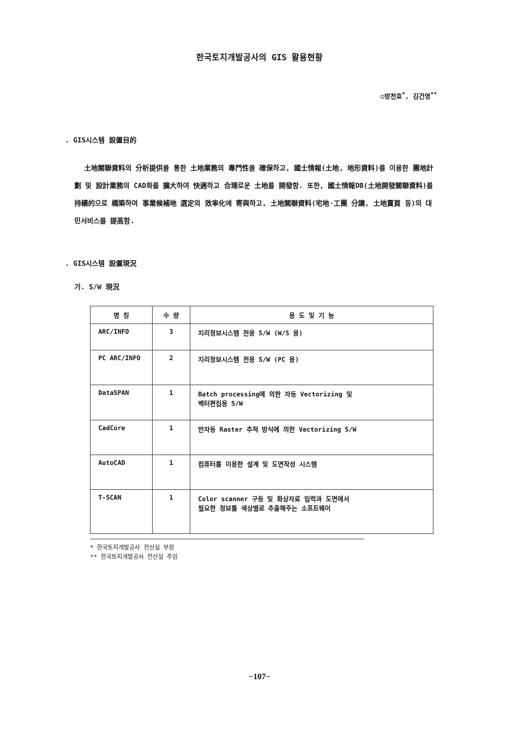한국토지개발공사의 GIS 활용현황
○방천호<sup>*</sup>, 김건영<sup>**</sup>
. GIS시스템 設置目的
土地關聯資料의 分析提供을 통한 土地業務의 專門性을 確保하고, 國土情報(土地, 地形資料)를 이용한 團地計劃 및 設計業務의 CAD화를 擴大하여 快適하고 合理로운 土地를 開發함. 또한, 國土情報DB(土地開發關聯資料)를 持續的으로 構築하여 事業候補地 選定의 效率化에 寄與하고, 土地關聯資料(宅地·工團 分讓, 土地賣買 등)의 대민서비스를 提高함.
. GIS시스템 設置現況
가. S/W 現況
| 명 칭 | 수 량 | 용 도 및 기 능 |
| --- | --- | --- |
| ARC/INFO | 3 | 지리정보시스템 전용 S/W (W/S 용) |
| PC ARC/INFO | 2 | 지리정보시스템 전용 S/W (PC 용) |
| DataSPAN | 1 | Batch processing에 의한 자동 Vectorizing 및 벡터편집용 S/W |
| CadCore | 1 | 반자동 Raster 추적 방식에 의한 Vectorizing S/W |
| AutoCAD | 1 | 컴퓨터를 이용한 설계 및 도면작성 시스템 |
| T-SCAN | 1 | Color scanner 구동 및 화상자료 입력과 도면에서 필요한 정보를 색상별로 추출해주는 소프트웨어 |
* 한국토지개발공사 전산실 부장
** 한국토지개발공사 전산실 주임
−107−